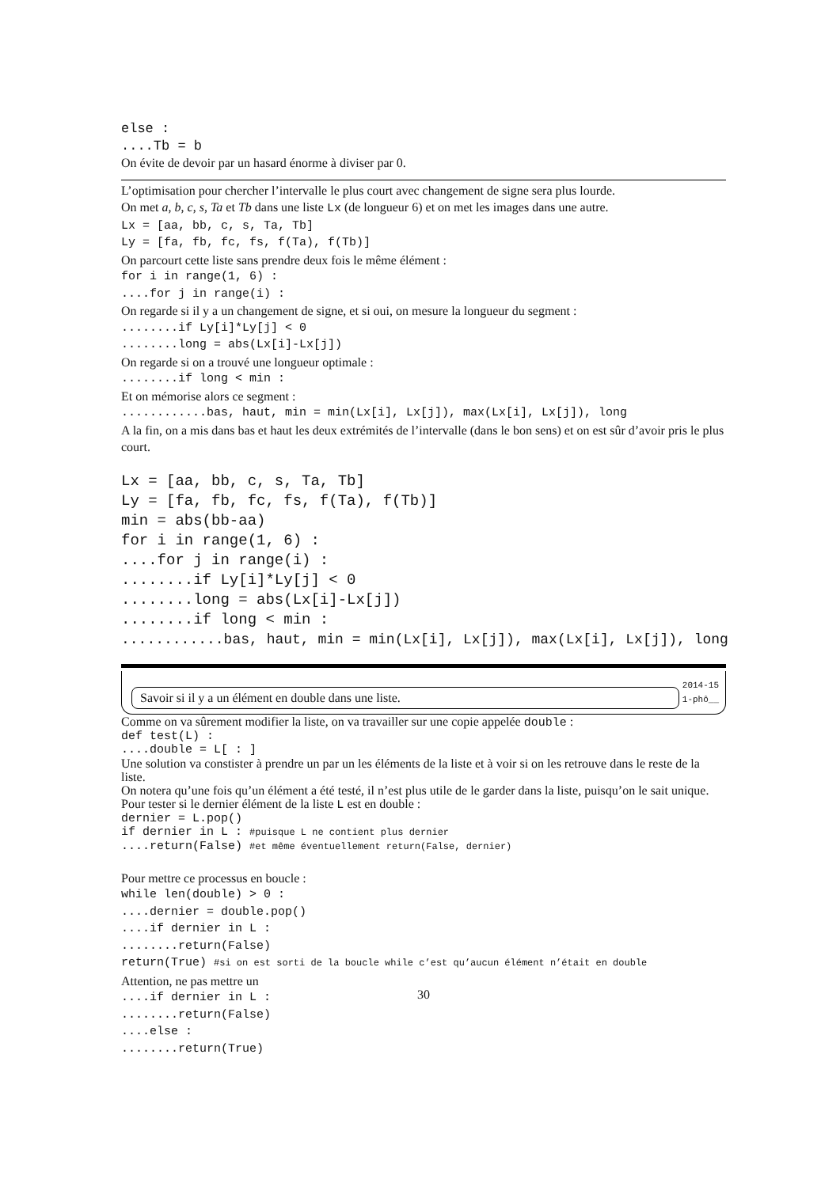else :
....Tb = b
On évite de devoir par un hasard énorme à diviser par 0.
L’optimisation pour chercher l’intervalle le plus court avec changement de signe sera plus lourde.
On met a, b, c, s, Ta et Tb dans une liste Lx (de longueur 6) et on met les images dans une autre.
Lx = [aa, bb, c, s, Ta, Tb]
Ly = [fa, fb, fc, fs, f(Ta), f(Tb)]
On parcourt cette liste sans prendre deux fois le même élément :
for i in range(1, 6) :
....for j in range(i) :
On regarde si il y a un changement de signe, et si oui, on mesure la longueur du segment :
........if Ly[i]*Ly[j] < 0
........long = abs(Lx[i]-Lx[j])
On regarde si on a trouvé une longueur optimale :
........if long < min :
Et on mémorise alors ce segment :
............bas, haut, min = min(Lx[i], Lx[j]), max(Lx[i], Lx[j]), long
A la fin, on a mis dans bas et haut les deux extrémités de l’intervalle (dans le bon sens) et on est sûr d’avoir pris le plus court.
Lx = [aa, bb, c, s, Ta, Tb]
Ly = [fa, fb, fc, fs, f(Ta), f(Tb)]
min = abs(bb-aa)
for i in range(1, 6) :
....for j in range(i) :
........if Ly[i]*Ly[j] < 0
........long = abs(Lx[i]-Lx[j])
........if long < min :
............bas, haut, min = min(Lx[i], Lx[j]), max(Lx[i], Lx[j]), long
Savoir si il y a un élément en double dans une liste.
2014-15
1-phô__
Comme on va sûrement modifier la liste, on va travailler sur une copie appelée double :
def test(L) :
....double = L[ : ]
Une solution va constister à prendre un par un les éléments de la liste et à voir si on les retrouve dans le reste de la liste.
On notera qu’une fois qu’un élément a été testé, il n’est plus utile de le garder dans la liste, puisqu’on le sait unique.
Pour tester si le dernier élément de la liste L est en double :
dernier = L.pop()
if dernier in L : #puisque L ne contient plus dernier
....return(False) #et même éventuellement return(False, dernier)
Pour mettre ce processus en boucle :
while len(double) > 0 :
....dernier = double.pop()
....if dernier in L :
........return(False)
return(True) #si on est sorti de la boucle while c’est qu’aucun élément n’était en double
Attention, ne pas mettre un
....if dernier in L :
........return(False)
....else :
........return(True)
30